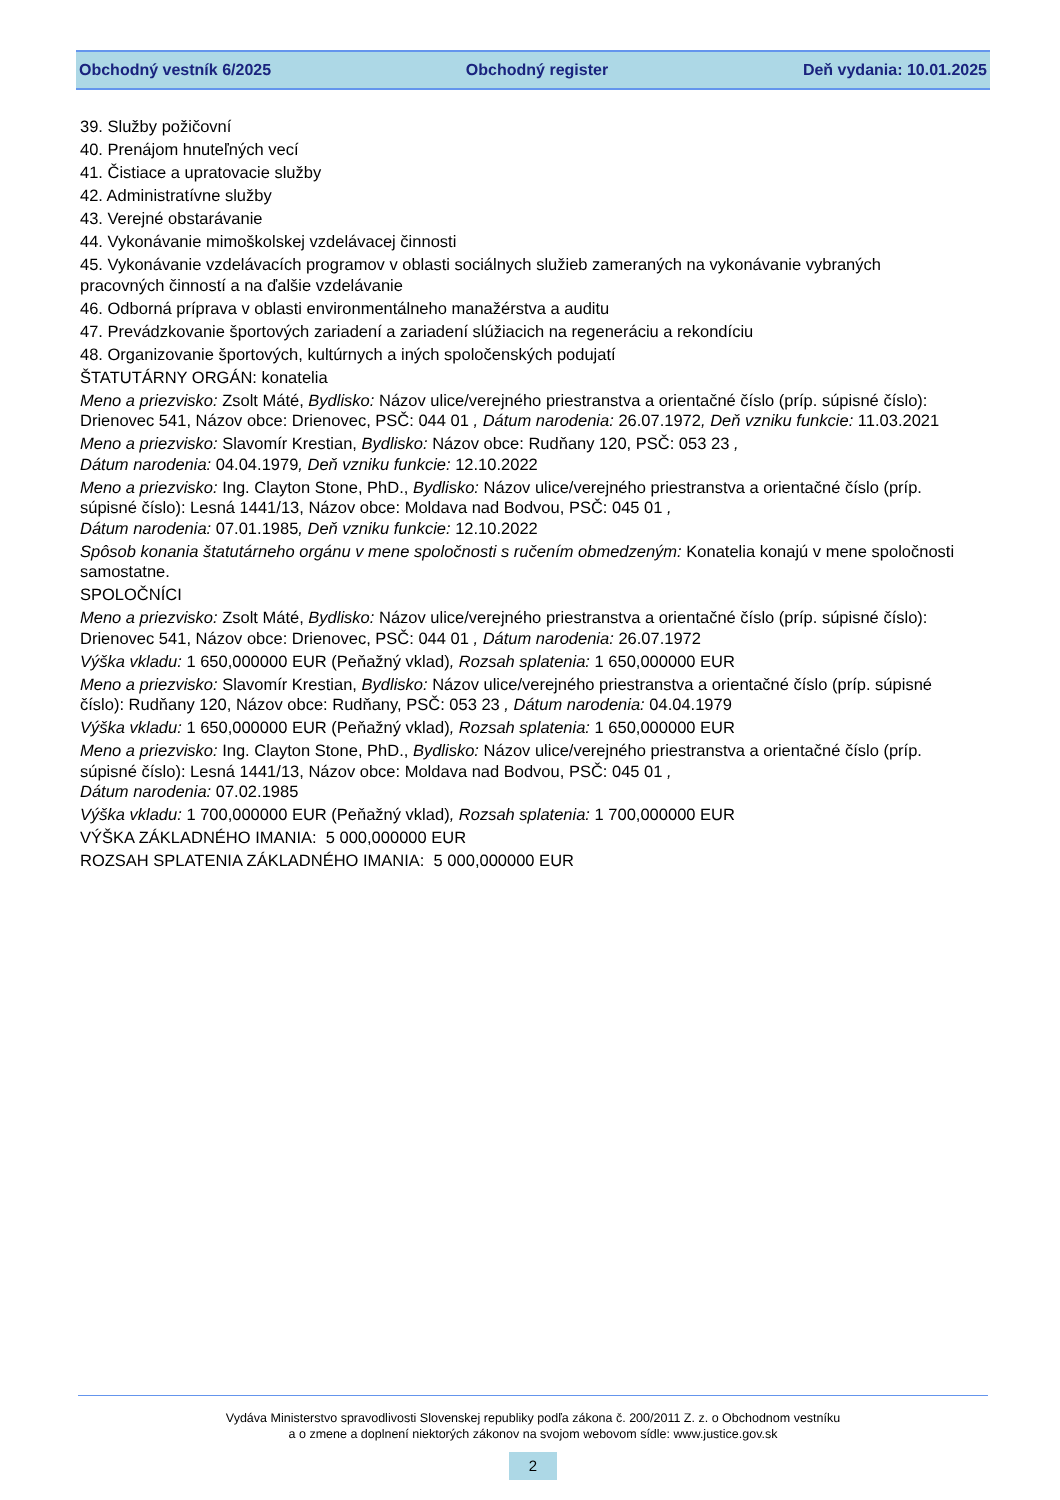Obchodný vestník 6/2025 Obchodný register Deň vydania: 10.01.2025
39. Služby požičovní
40. Prenájom hnuteľných vecí
41. Čistiace a upratovacie služby
42. Administratívne služby
43. Verejné obstarávanie
44. Vykonávanie mimoškolskej vzdelávacej činnosti
45. Vykonávanie vzdelávacích programov v oblasti sociálnych služieb zameraných na vykonávanie vybraných pracovných činností a na ďalšie vzdelávanie
46. Odborná príprava v oblasti environmentálneho manažérstva a auditu
47. Prevádzkovanie športových zariadení a zariadení slúžiacich na regeneráciu a rekondíciu
48. Organizovanie športových, kultúrnych a iných spoločenských podujatí
ŠTATUTÁRNY ORGÁN: konatelia
Meno a priezvisko: Zsolt Máté, Bydlisko: Názov ulice/verejného priestranstva a orientačné číslo (príp. súpisné číslo): Drienovec 541, Názov obce: Drienovec, PSČ: 044 01 , Dátum narodenia: 26.07.1972, Deň vzniku funkcie: 11.03.2021
Meno a priezvisko: Slavomír Krestian, Bydlisko: Názov obce: Rudňany 120, PSČ: 053 23 ,
Dátum narodenia: 04.04.1979, Deň vzniku funkcie: 12.10.2022
Meno a priezvisko: Ing. Clayton Stone, PhD., Bydlisko: Názov ulice/verejného priestranstva a orientačné číslo (príp. súpisné číslo): Lesná 1441/13, Názov obce: Moldava nad Bodvou, PSČ: 045 01 ,
Dátum narodenia: 07.01.1985, Deň vzniku funkcie: 12.10.2022
Spôsob konania štatutárneho orgánu v mene spoločnosti s ručením obmedzeným: Konatelia konajú v mene spoločnosti samostatne.
SPOLOČNÍCI
Meno a priezvisko: Zsolt Máté, Bydlisko: Názov ulice/verejného priestranstva a orientačné číslo (príp. súpisné číslo): Drienovec 541, Názov obce: Drienovec, PSČ: 044 01 , Dátum narodenia: 26.07.1972
Výška vkladu: 1 650,000000 EUR (Peňažný vklad), Rozsah splatenia: 1 650,000000 EUR
Meno a priezvisko: Slavomír Krestian, Bydlisko: Názov ulice/verejného priestranstva a orientačné číslo (príp. súpisné číslo): Rudňany 120, Názov obce: Rudňany, PSČ: 053 23 , Dátum narodenia: 04.04.1979
Výška vkladu: 1 650,000000 EUR (Peňažný vklad), Rozsah splatenia: 1 650,000000 EUR
Meno a priezvisko: Ing. Clayton Stone, PhD., Bydlisko: Názov ulice/verejného priestranstva a orientačné číslo (príp. súpisné číslo): Lesná 1441/13, Názov obce: Moldava nad Bodvou, PSČ: 045 01 ,
Dátum narodenia: 07.02.1985
Výška vkladu: 1 700,000000 EUR (Peňažný vklad), Rozsah splatenia: 1 700,000000 EUR
VÝŠKA ZÁKLADNÉHO IMANIA: 5 000,000000 EUR
ROZSAH SPLATENIA ZÁKLADNÉHO IMANIA: 5 000,000000 EUR
Vydáva Ministerstvo spravodlivosti Slovenskej republiky podľa zákona č. 200/2011 Z. z. o Obchodnom vestníku
a o zmene a doplnení niektorých zákonov na svojom webovom sídle: www.justice.gov.sk
2